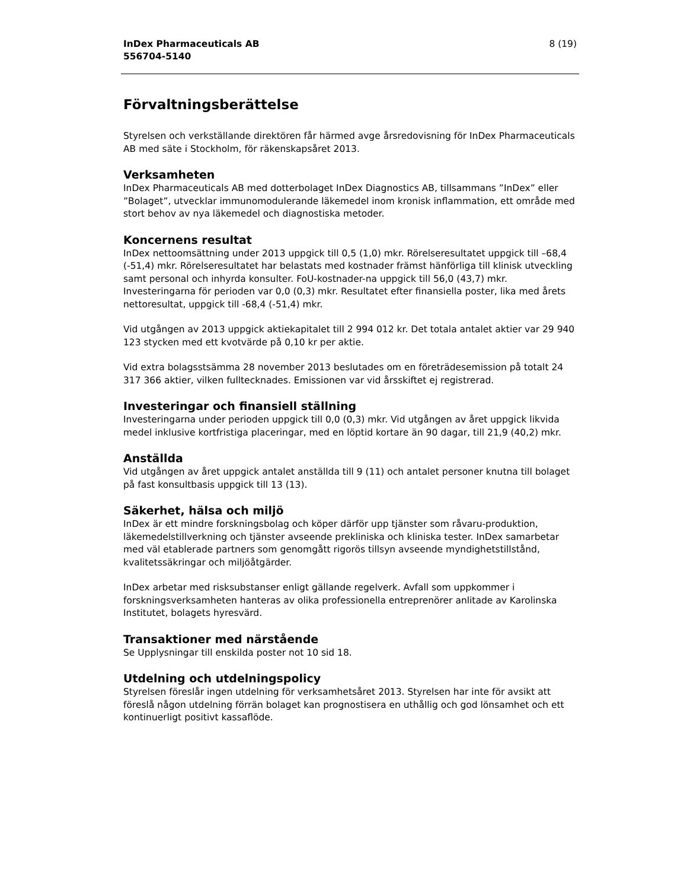InDex Pharmaceuticals AB
556704-5140
8 (19)
Förvaltningsberättelse
Styrelsen och verkställande direktören får härmed avge årsredovisning för InDex Pharmaceuticals AB med säte i Stockholm, för räkenskapsåret 2013.
Verksamheten
InDex Pharmaceuticals AB med dotterbolaget InDex Diagnostics AB, tillsammans ”InDex” eller ”Bolaget”, utvecklar immunomodulerande läkemedel inom kronisk inflammation, ett område med stort behov av nya läkemedel och diagnostiska metoder.
Koncernens resultat
InDex nettoomsättning under 2013 uppgick till 0,5 (1,0) mkr. Rörelseresultatet uppgick till –68,4 (-51,4) mkr. Rörelseresultatet har belastats med kostnader främst hänförliga till klinisk utveckling samt personal och inhyrda konsulter. FoU-kostnader-na uppgick till 56,0 (43,7) mkr. Investeringarna för perioden var 0,0 (0,3) mkr. Resultatet efter finansiella poster, lika med årets nettoresultat, uppgick till -68,4 (-51,4) mkr.
Vid utgången av 2013 uppgick aktiekapitalet till 2 994 012 kr. Det totala antalet aktier var 29 940 123 stycken med ett kvotvärde på 0,10 kr per aktie.
Vid extra bolagsstsämma 28 november 2013 beslutades om en företrädesemission på totalt 24 317 366 aktier, vilken fulltecknades. Emissionen var vid årsskiftet ej registrerad.
Investeringar och finansiell ställning
Investeringarna under perioden uppgick till 0,0 (0,3) mkr. Vid utgången av året uppgick likvida medel inklusive kortfristiga placeringar, med en löptid kortare än 90 dagar, till 21,9 (40,2) mkr.
Anställda
Vid utgången av året uppgick antalet anställda till 9 (11) och antalet personer knutna till bolaget på fast konsultbasis uppgick till 13 (13).
Säkerhet, hälsa och miljö
InDex är ett mindre forskningsbolag och köper därför upp tjänster som råvaru-produktion, läkemedelstillverkning och tjänster avseende prekliniska och kliniska tester. InDex samarbetar med väl etablerade partners som genomgått rigorös tillsyn avseende myndighetstillstånd, kvalitetssäkringar och miljöåtgärder.
InDex arbetar med risksubstanser enligt gällande regelverk. Avfall som uppkommer i forskningsverksamheten hanteras av olika professionella entreprenörer anlitade av Karolinska Institutet, bolagets hyresvärd.
Transaktioner med närstående
Se Upplysningar till enskilda poster not 10 sid 18.
Utdelning och utdelningspolicy
Styrelsen föreslår ingen utdelning för verksamhetsåret 2013. Styrelsen har inte för avsikt att föreslå någon utdelning förrän bolaget kan prognostisera en uthållig och god lönsamhet och ett kontinuerligt positivt kassaflöde.